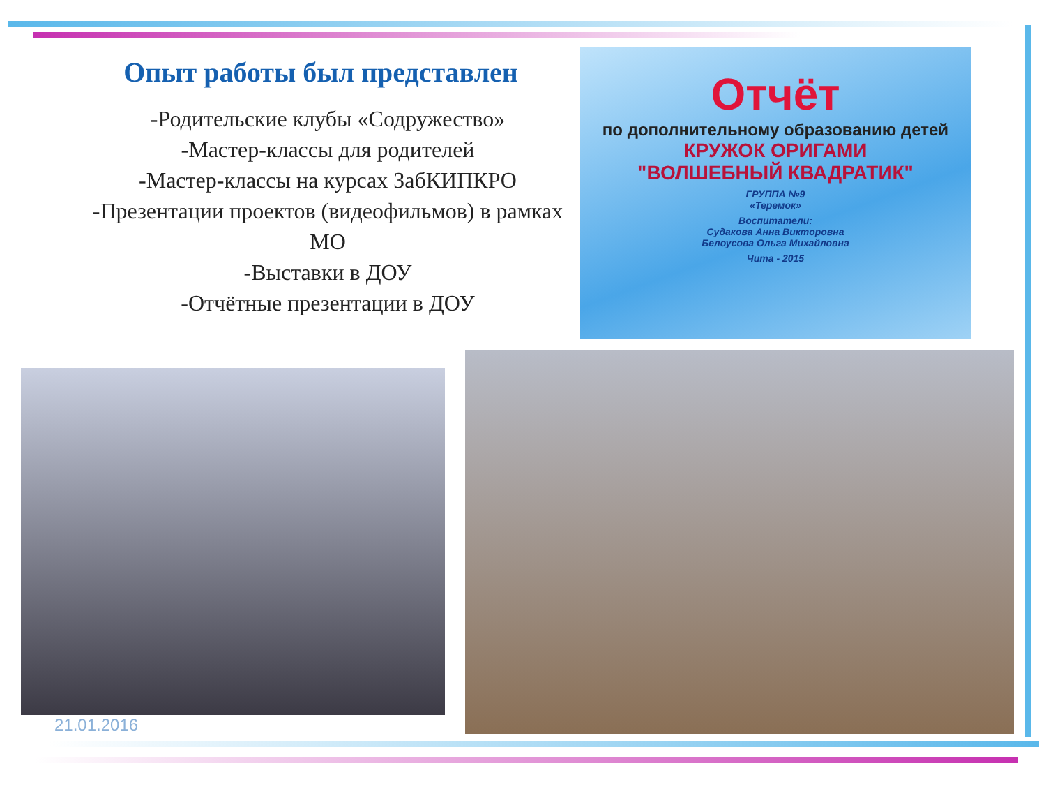Опыт работы был представлен
-Родительские клубы «Содружество»
-Мастер-классы для родителей
-Мастер-классы на курсах ЗабКИПКРО
-Презентации проектов (видеофильмов) в рамках МО
-Выставки в ДОУ
-Отчётные презентации в ДОУ
Отчёт
по дополнительному образованию детей
КРУЖОК ОРИГАМИ
"ВОЛШЕБНЫЙ КВАДРАТИК"
ГРУППА №9
«Теремок»
Воспитатели:
Судакова Анна Викторовна
Белоусова Ольга Михайловна
Чита - 2015
21.01.2016